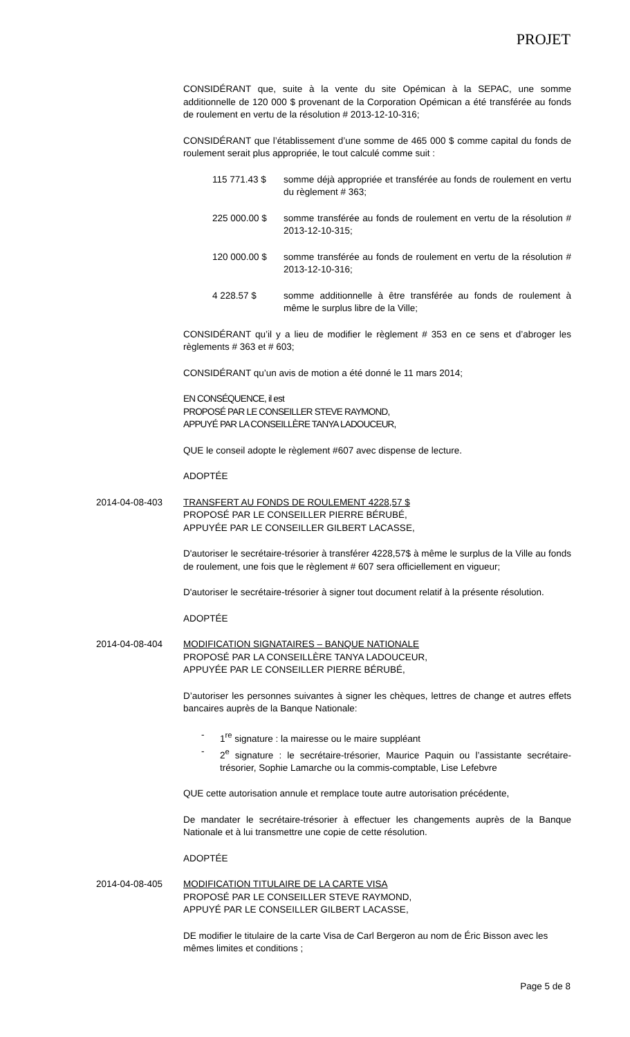PROJET
CONSIDÉRANT que, suite à la vente du site Opémican à la SEPAC, une somme additionnelle de 120 000 $ provenant de la Corporation Opémican a été transférée au fonds de roulement en vertu de la résolution # 2013-12-10-316;
CONSIDÉRANT que l’établissement d’une somme de 465 000 $ comme capital du fonds de roulement serait plus appropriée, le tout calculé comme suit :
115 771.43 $ somme déjà appropriée et transférée au fonds de roulement en vertu du règlement # 363;
225 000.00 $ somme transférée au fonds de roulement en vertu de la résolution # 2013-12-10-315;
120 000.00 $ somme transférée au fonds de roulement en vertu de la résolution # 2013-12-10-316;
4 228.57 $ somme additionnelle à être transférée au fonds de roulement à même le surplus libre de la Ville;
CONSIDÉRANT qu’il y a lieu de modifier le règlement # 353 en ce sens et d’abroger les règlements # 363 et # 603;
CONSIDÉRANT qu’un avis de motion a été donné le 11 mars 2014;
EN CONSÉQUENCE, il est
PROPOSÉ PAR LE CONSEILLER STEVE RAYMOND,
APPUYÉ PAR LA CONSEILLÈRE TANYA LADOUCEUR,
QUE le conseil adopte le règlement #607 avec dispense de lecture.
ADOPTÉE
2014-04-08-403 TRANSFERT AU FONDS DE ROULEMENT 4228,57 $
PROPOSÉ PAR LE CONSEILLER PIERRE BÉRUBÉ,
APPUYÉE PAR LE CONSEILLER GILBERT LACASSE,
D'autoriser le secrétaire-trésorier à transférer 4228,57$ à même le surplus de la Ville au fonds de roulement, une fois que le règlement # 607 sera officiellement en vigueur;
D'autoriser le secrétaire-trésorier à signer tout document relatif à la présente résolution.
ADOPTÉE
2014-04-08-404 MODIFICATION SIGNATAIRES – BANQUE NATIONALE
PROPOSÉ PAR LA CONSEILLÈRE TANYA LADOUCEUR,
APPUYÉE PAR LE CONSEILLER PIERRE BÉRUBÉ,
D’autoriser les personnes suivantes à signer les chèques, lettres de change et autres effets bancaires auprès de la Banque Nationale:
- 1<sup>re</sup> signature : la mairesse ou le maire suppléant
- 2<sup>e</sup> signature : le secrétaire-trésorier, Maurice Paquin ou l’assistante secrétaire-trésorier, Sophie Lamarche ou la commis-comptable, Lise Lefebvre
QUE cette autorisation annule et remplace toute autre autorisation précédente,
De mandater le secrétaire-trésorier à effectuer les changements auprès de la Banque Nationale et à lui transmettre une copie de cette résolution.
ADOPTÉE
2014-04-08-405 MODIFICATION TITULAIRE DE LA CARTE VISA
PROPOSÉ PAR LE CONSEILLER STEVE RAYMOND,
APPUYÉ PAR LE CONSEILLER GILBERT LACASSE,
DE modifier le titulaire de la carte Visa de Carl Bergeron au nom de Éric Bisson avec les mêmes limites et conditions ;
Page 5 de 8